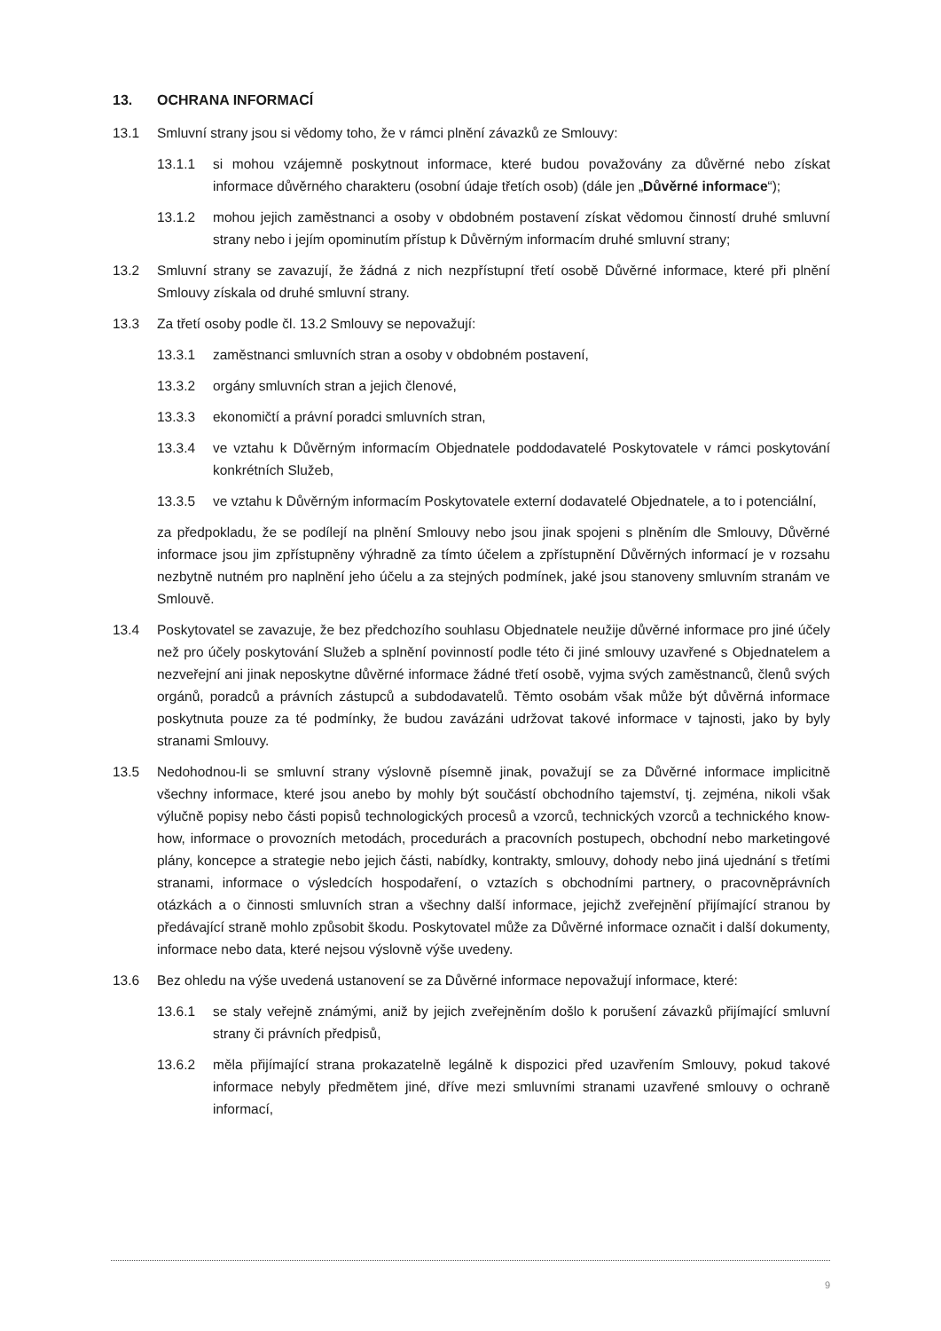13. OCHRANA INFORMACÍ
13.1 Smluvní strany jsou si vědomy toho, že v rámci plnění závazků ze Smlouvy:
13.1.1 si mohou vzájemně poskytnout informace, které budou považovány za důvěrné nebo získat informace důvěrného charakteru (osobní údaje třetích osob) (dále jen „Důvěrné informace“);
13.1.2 mohou jejich zaměstnanci a osoby v obdobném postavení získat vědomou činností druhé smluvní strany nebo i jejím opominutím přístup k Důvěrným informacím druhé smluvní strany;
13.2 Smluvní strany se zavazují, že žádná z nich nezpřístupní třetí osobě Důvěrné informace, které při plnění Smlouvy získala od druhé smluvní strany.
13.3 Za třetí osoby podle čl. 13.2 Smlouvy se nepovažují:
13.3.1 zaměstnanci smluvních stran a osoby v obdobném postavení,
13.3.2 orgány smluvních stran a jejich členové,
13.3.3 ekonomičtí a právní poradci smluvních stran,
13.3.4 ve vztahu k Důvěrným informacím Objednatele poddodavatelé Poskytovatele v rámci poskytování konkrétních Služeb,
13.3.5 ve vztahu k Důvěrným informacím Poskytovatele externí dodavatelé Objednatele, a to i potenciální,
za předpokladu, že se podílejí na plnění Smlouvy nebo jsou jinak spojeni s plněním dle Smlouvy, Důvěrné informace jsou jim zpřístupněny výhradně za tímto účelem a zpřístupnění Důvěrných informací je v rozsahu nezbytně nutném pro naplnění jeho účelu a za stejných podmínek, jaké jsou stanoveny smluvním stranám ve Smlouvě.
13.4 Poskytovatel se zavazuje, že bez předchozího souhlasu Objednatele neužije důvěrné informace pro jiné účely než pro účely poskytování Služeb a splnění povinností podle této či jiné smlouvy uzavřené s Objednatelem a nezveřejní ani jinak neposkytne důvěrné informace žádné třetí osobě, vyjma svých zaměstnanců, členů svých orgánů, poradců a právních zástupců a subdodavatelů. Těmto osobám však může být důvěrná informace poskytnuta pouze za té podmínky, že budou zavázáni udržovat takové informace v tajnosti, jako by byly stranami Smlouvy.
13.5 Nedohodnou-li se smluvní strany výslovně písemně jinak, považují se za Důvěrné informace implicitně všechny informace, které jsou anebo by mohly být součástí obchodního tajemství, tj. zejména, nikoli však výlučně popisy nebo části popisů technologických procesů a vzorců, technických vzorců a technického know-how, informace o provozních metodách, procedurách a pracovních postupech, obchodní nebo marketingové plány, koncepce a strategie nebo jejich části, nabídky, kontrakty, smlouvy, dohody nebo jiná ujednání s třetími stranami, informace o výsledcích hospodaření, o vztazích s obchodními partnery, o pracovněprávních otázkách a o činnosti smluvních stran a všechny další informace, jejichž zveřejnění přijímající stranou by předávající straně mohlo způsobit škodu. Poskytovatel může za Důvěrné informace označit i další dokumenty, informace nebo data, které nejsou výslovně výše uvedeny.
13.6 Bez ohledu na výše uvedená ustanovení se za Důvěrné informace nepovažují informace, které:
13.6.1 se staly veřejně známými, aniž by jejich zveřejněním došlo k porušení závazků přijímající smluvní strany či právních předpisů,
13.6.2 měla přijímající strana prokazatelně legálně k dispozici před uzavřením Smlouvy, pokud takové informace nebyly předmětem jiné, dříve mezi smluvními stranami uzavřené smlouvy o ochraně informací,
9